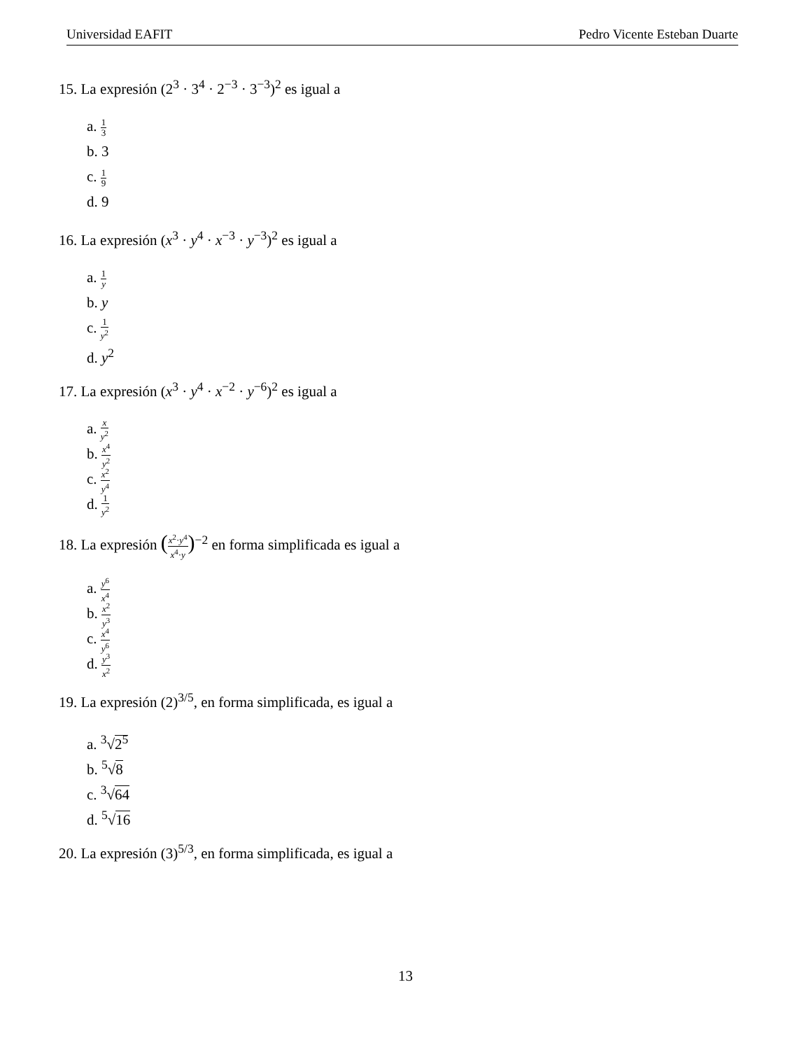Universidad EAFIT Pedro Vicente Esteban Duarte
15. La expresión (2<sup>3</sup> · 3<sup>4</sup> · 2<sup>−3</sup> · 3<sup>−3</sup>)<sup>2</sup> es igual a
a. 1 3
b. 3
c. 1 9
d. 9
16. La expresión (x<sup>3</sup> · y<sup>4</sup> · x<sup>−3</sup> · y<sup>−3</sup>)<sup>2</sup> es igual a
a. 1 y
b. y
c. 1 y<sup>2</sup>
d. y<sup>2</sup>
17. La expresión (x<sup>3</sup> · y<sup>4</sup> · x<sup>−2</sup> · y<sup>−6</sup>)<sup>2</sup> es igual a
a. x y<sup>2</sup>
b. x<sup>4</sup> y<sup>2</sup>
c. x<sup>2</sup> y<sup>4</sup>
d. 1 y<sup>2</sup>
18. La expresión (x<sup>2</sup>·y<sup>4</sup> x<sup>4</sup>·y)<sup>−2</sup> en forma simplificada es igual a
a. y<sup>6</sup> x<sup>4</sup>
b. x<sup>2</sup> y<sup>3</sup>
c. x<sup>4</sup> y<sup>6</sup>
d. y<sup>3</sup> x<sup>2</sup>
19. La expresión (2)<sup>3/5</sup>, en forma simplificada, es igual a
a. <sup>3</sup>√2<sup>5</sup>
b. <sup>5</sup>√8
c. <sup>3</sup>√64
d. <sup>5</sup>√16
20. La expresión (3)<sup>5/3</sup>, en forma simplificada, es igual a
13